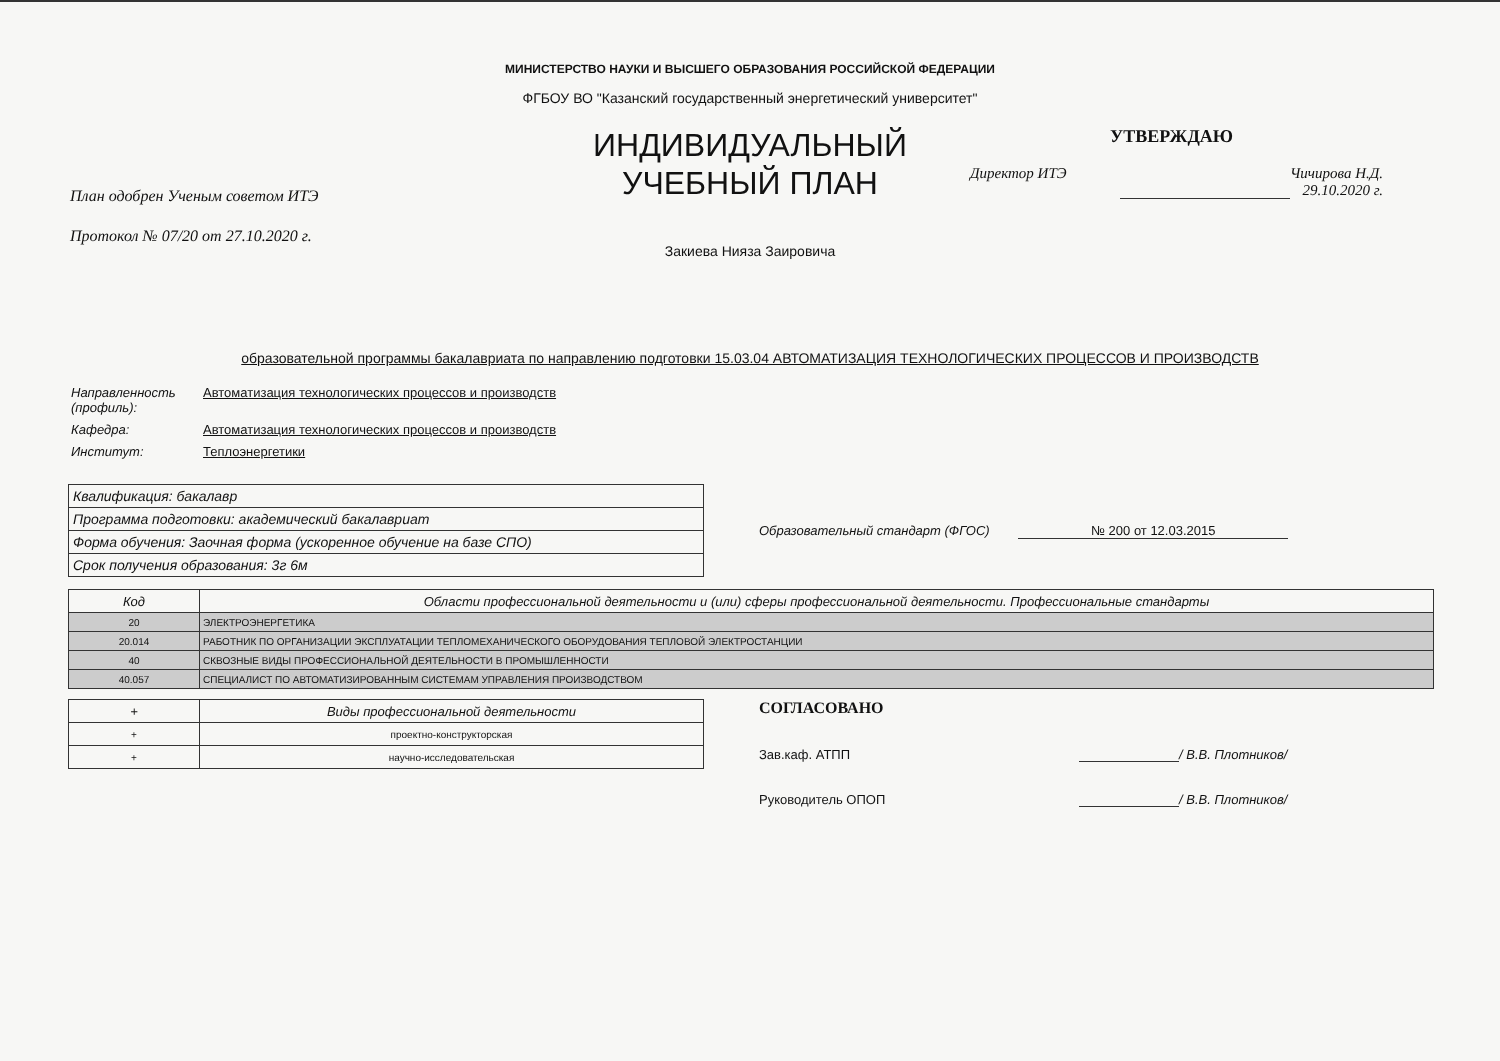МИНИСТЕРСТВО НАУКИ И ВЫСШЕГО ОБРАЗОВАНИЯ РОССИЙСКОЙ ФЕДЕРАЦИИ
ФГБОУ ВО "Казанский государственный энергетический университет"
План одобрен Ученым советом ИТЭ
Протокол № 07/20 от 27.10.2020 г.
ИНДИВИДУАЛЬНЫЙ
УЧЕБНЫЙ ПЛАН
Закиева Нияза Заировича
УТВЕРЖДАЮ
Директор ИТЭ Чичирова Н.Д.
29.10.2020 г.
образовательной программы бакалавриата по направлению подготовки 15.03.04 АВТОМАТИЗАЦИЯ ТЕХНОЛОГИЧЕСКИХ ПРОЦЕССОВ И ПРОИЗВОДСТВ
| Направленность (профиль): | Автоматизация технологических процессов и производств |
| Кафедра: | Автоматизация технологических процессов и производств |
| Институт: | Теплоэнергетики |
| Квалификация: бакалавр |
| Программа подготовки: академический бакалавриат |
| Форма обучения: Заочная форма (ускоренное обучение на базе СПО) |
| Срок получения образования: 3г 6м |
Образовательный стандарт (ФГОС) № 200 от 12.03.2015
| Код | Области профессиональной деятельности и (или) сферы профессиональной деятельности. Профессиональные стандарты |
| --- | --- |
| 20 | ЭЛЕКТРОЭНЕРГЕТИКА |
| 20.014 | РАБОТНИК ПО ОРГАНИЗАЦИИ ЭКСПЛУАТАЦИИ ТЕПЛОМЕХАНИЧЕСКОГО ОБОРУДОВАНИЯ ТЕПЛОВОЙ ЭЛЕКТРОСТАНЦИИ |
| 40 | СКВОЗНЫЕ ВИДЫ ПРОФЕССИОНАЛЬНОЙ ДЕЯТЕЛЬНОСТИ В ПРОМЫШЛЕННОСТИ |
| 40.057 | СПЕЦИАЛИСТ ПО АВТОМАТИЗИРОВАННЫМ СИСТЕМАМ УПРАВЛЕНИЯ ПРОИЗВОДСТВОМ |
| + | Виды профессиональной деятельности |
| --- | --- |
| + | проектно-конструкторская |
| + | научно-исследовательская |
СОГЛАСОВАНО
Зав.каф. АТПП / В.В. Плотников/
Руководитель ОПОП / В.В. Плотников/